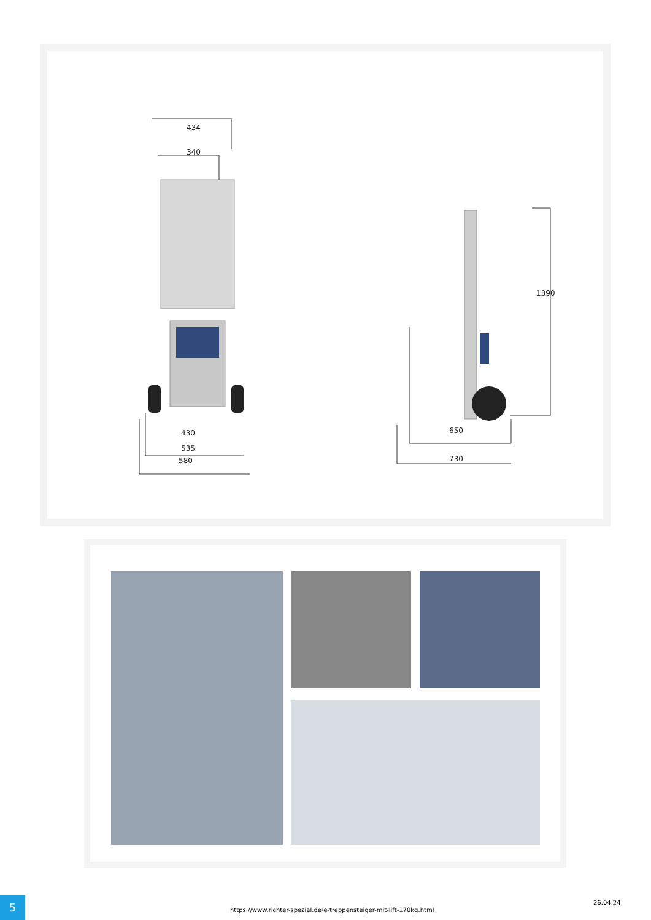434
340
430
535
580
1390
650
730
5
https://www.richter-spezial.de/e-treppensteiger-mit-lift-170kg.html
26.04.24